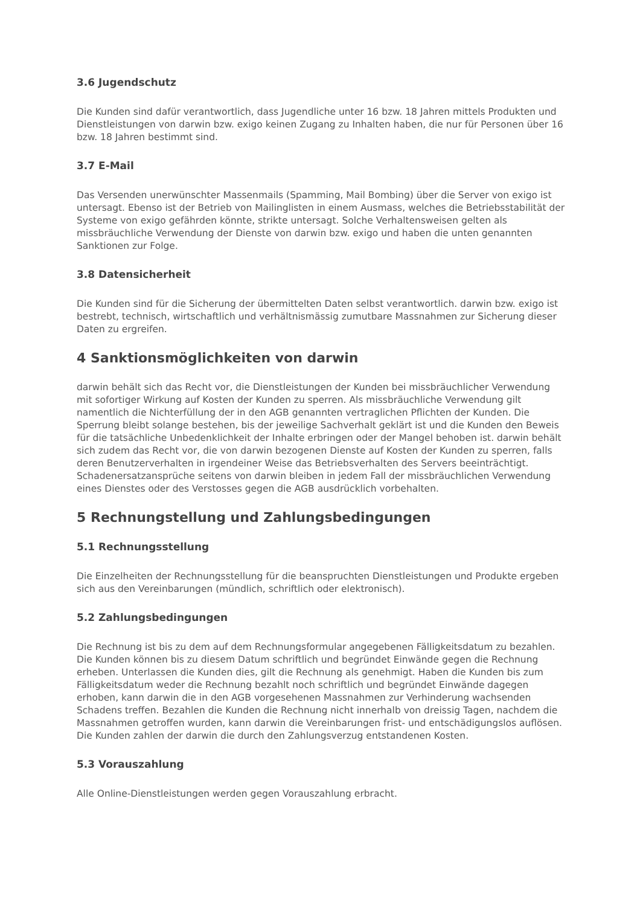3.6 Jugendschutz
Die Kunden sind dafür verantwortlich, dass Jugendliche unter 16 bzw. 18 Jahren mittels Produkten und Dienstleistungen von darwin bzw. exigo keinen Zugang zu Inhalten haben, die nur für Personen über 16 bzw. 18 Jahren bestimmt sind.
3.7 E-Mail
Das Versenden unerwünschter Massenmails (Spamming, Mail Bombing) über die Server von exigo ist untersagt. Ebenso ist der Betrieb von Mailinglisten in einem Ausmass, welches die Betriebsstabilität der Systeme von exigo gefährden könnte, strikte untersagt. Solche Verhaltensweisen gelten als missbräuchliche Verwendung der Dienste von darwin bzw. exigo und haben die unten genannten Sanktionen zur Folge.
3.8 Datensicherheit
Die Kunden sind für die Sicherung der übermittelten Daten selbst verantwortlich. darwin bzw. exigo ist bestrebt, technisch, wirtschaftlich und verhältnismässig zumutbare Massnahmen zur Sicherung dieser Daten zu ergreifen.
4 Sanktionsmöglichkeiten von darwin
darwin behält sich das Recht vor, die Dienstleistungen der Kunden bei missbräuchlicher Verwendung mit sofortiger Wirkung auf Kosten der Kunden zu sperren. Als missbräuchliche Verwendung gilt namentlich die Nichterfüllung der in den AGB genannten vertraglichen Pflichten der Kunden. Die Sperrung bleibt solange bestehen, bis der jeweilige Sachverhalt geklärt ist und die Kunden den Beweis für die tatsächliche Unbedenklichkeit der Inhalte erbringen oder der Mangel behoben ist. darwin behält sich zudem das Recht vor, die von darwin bezogenen Dienste auf Kosten der Kunden zu sperren, falls deren Benutzerverhalten in irgendeiner Weise das Betriebsverhalten des Servers beeinträchtigt. Schadenersatzansprüche seitens von darwin bleiben in jedem Fall der missbräuchlichen Verwendung eines Dienstes oder des Verstosses gegen die AGB ausdrücklich vorbehalten.
5 Rechnungstellung und Zahlungsbedingungen
5.1 Rechnungsstellung
Die Einzelheiten der Rechnungsstellung für die beanspruchten Dienstleistungen und Produkte ergeben sich aus den Vereinbarungen (mündlich, schriftlich oder elektronisch).
5.2 Zahlungsbedingungen
Die Rechnung ist bis zu dem auf dem Rechnungsformular angegebenen Fälligkeitsdatum zu bezahlen. Die Kunden können bis zu diesem Datum schriftlich und begründet Einwände gegen die Rechnung erheben. Unterlassen die Kunden dies, gilt die Rechnung als genehmigt. Haben die Kunden bis zum Fälligkeitsdatum weder die Rechnung bezahlt noch schriftlich und begründet Einwände dagegen erhoben, kann darwin die in den AGB vorgesehenen Massnahmen zur Verhinderung wachsenden Schadens treffen. Bezahlen die Kunden die Rechnung nicht innerhalb von dreissig Tagen, nachdem die Massnahmen getroffen wurden, kann darwin die Vereinbarungen frist- und entschädigungslos auflösen. Die Kunden zahlen der darwin die durch den Zahlungsverzug entstandenen Kosten.
5.3 Vorauszahlung
Alle Online-Dienstleistungen werden gegen Vorauszahlung erbracht.